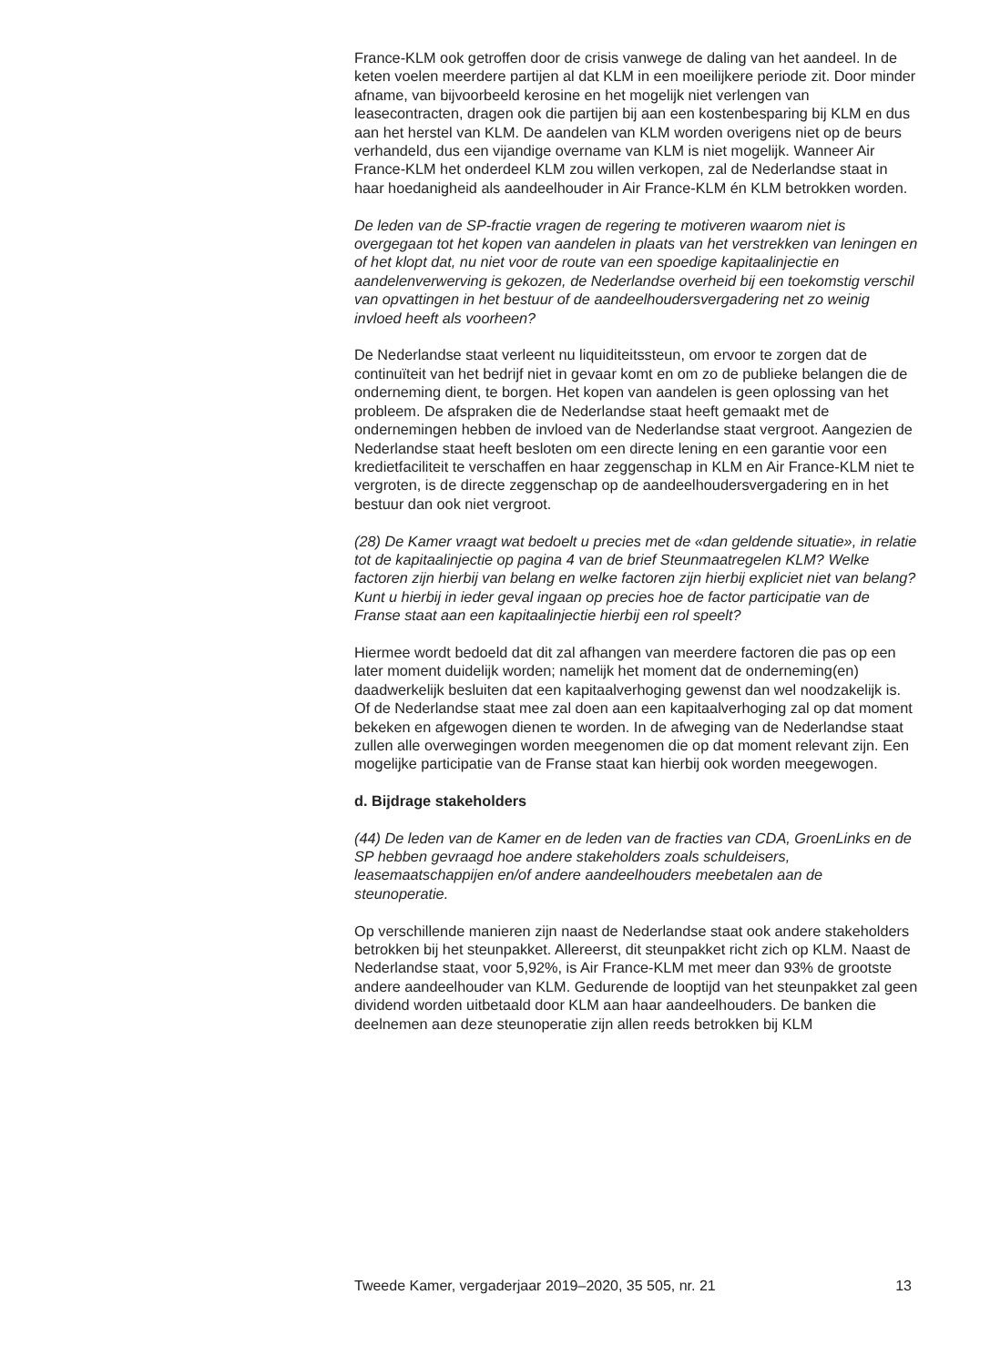France-KLM ook getroffen door de crisis vanwege de daling van het aandeel. In de keten voelen meerdere partijen al dat KLM in een moeilijkere periode zit. Door minder afname, van bijvoorbeeld kerosine en het mogelijk niet verlengen van leasecontracten, dragen ook die partijen bij aan een kostenbesparing bij KLM en dus aan het herstel van KLM. De aandelen van KLM worden overigens niet op de beurs verhandeld, dus een vijandige overname van KLM is niet mogelijk. Wanneer Air France-KLM het onderdeel KLM zou willen verkopen, zal de Nederlandse staat in haar hoedanigheid als aandeelhouder in Air France-KLM én KLM betrokken worden.
De leden van de SP-fractie vragen de regering te motiveren waarom niet is overgegaan tot het kopen van aandelen in plaats van het verstrekken van leningen en of het klopt dat, nu niet voor de route van een spoedige kapitaalinjectie en aandelenverwerving is gekozen, de Nederlandse overheid bij een toekomstig verschil van opvattingen in het bestuur of de aandeelhoudersvergadering net zo weinig invloed heeft als voorheen?
De Nederlandse staat verleent nu liquiditeitssteun, om ervoor te zorgen dat de continuïteit van het bedrijf niet in gevaar komt en om zo de publieke belangen die de onderneming dient, te borgen. Het kopen van aandelen is geen oplossing van het probleem. De afspraken die de Nederlandse staat heeft gemaakt met de ondernemingen hebben de invloed van de Nederlandse staat vergroot. Aangezien de Nederlandse staat heeft besloten om een directe lening en een garantie voor een kredietfaciliteit te verschaffen en haar zeggenschap in KLM en Air France-KLM niet te vergroten, is de directe zeggenschap op de aandeelhoudersvergadering en in het bestuur dan ook niet vergroot.
(28) De Kamer vraagt wat bedoelt u precies met de «dan geldende situatie», in relatie tot de kapitaalinjectie op pagina 4 van de brief Steunmaatregelen KLM? Welke factoren zijn hierbij van belang en welke factoren zijn hierbij expliciet niet van belang? Kunt u hierbij in ieder geval ingaan op precies hoe de factor participatie van de Franse staat aan een kapitaalinjectie hierbij een rol speelt?
Hiermee wordt bedoeld dat dit zal afhangen van meerdere factoren die pas op een later moment duidelijk worden; namelijk het moment dat de onderneming(en) daadwerkelijk besluiten dat een kapitaalverhoging gewenst dan wel noodzakelijk is. Of de Nederlandse staat mee zal doen aan een kapitaalverhoging zal op dat moment bekeken en afgewogen dienen te worden. In de afweging van de Nederlandse staat zullen alle overwegingen worden meegenomen die op dat moment relevant zijn. Een mogelijke participatie van de Franse staat kan hierbij ook worden meegewogen.
d. Bijdrage stakeholders
(44) De leden van de Kamer en de leden van de fracties van CDA, GroenLinks en de SP hebben gevraagd hoe andere stakeholders zoals schuldeisers, leasemaatschappijen en/of andere aandeelhouders meebetalen aan de steunoperatie.
Op verschillende manieren zijn naast de Nederlandse staat ook andere stakeholders betrokken bij het steunpakket. Allereerst, dit steunpakket richt zich op KLM. Naast de Nederlandse staat, voor 5,92%, is Air France-KLM met meer dan 93% de grootste andere aandeelhouder van KLM. Gedurende de looptijd van het steunpakket zal geen dividend worden uitbetaald door KLM aan haar aandeelhouders. De banken die deelnemen aan deze steunoperatie zijn allen reeds betrokken bij KLM
Tweede Kamer, vergaderjaar 2019–2020, 35 505, nr. 21 13